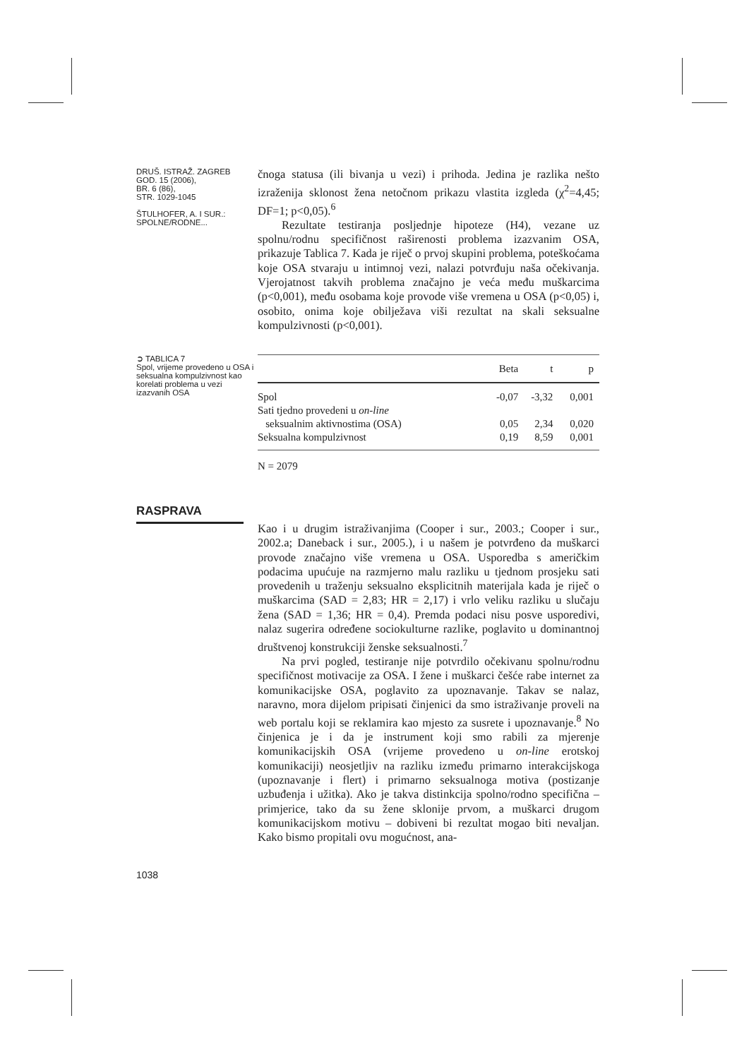DRUŠ. ISTRAŽ. ZAGREB
GOD. 15 (2006),
BR. 6 (86),
STR. 1029-1045
ŠTULHOFER, A. I SUR.:
SPOLNE/RODNE...
čnoga statusa (ili bivanja u vezi) i prihoda. Jedina je razlika nešto izraženija sklonost žena netočnom prikazu vlastita izgleda (χ<sup>2</sup>=4,45; DF=1; p<0,05).<sup>6</sup>
Rezultate testiranja posljednje hipoteze (H4), vezane uz spolnu/rodnu specifičnost raširenosti problema izazvanim OSA, prikazuje Tablica 7. Kada je riječ o prvoj skupini problema, poteškoćama koje OSA stvaraju u intimnoj vezi, nalazi potvrđuju naša očekivanja. Vjerojatnost takvih problema značajno je veća među muškarcima (p<0,001), među osobama koje provode više vremena u OSA (p<0,05) i, osobito, onima koje obilježava viši rezultat na skali seksualne kompulzivnosti (p<0,001).
➲ TABLICA 7
Spol, vrijeme provedeno u OSA i seksualna kompulzivnost kao korelati problema u vezi izazvanih OSA
| | Beta | t | p |
| --- | --- | --- | --- |
| Spol | -0,07 | -3,32 | 0,001 |
| Sati tjedno provedeni u on-line | | | |
| seksualnim aktivnostima (OSA) | 0,05 | 2,34 | 0,020 |
| Seksualna kompulzivnost | 0,19 | 8,59 | 0,001 |
N = 2079
RASPRAVA
Kao i u drugim istraživanjima (Cooper i sur., 2003.; Cooper i sur., 2002.a; Daneback i sur., 2005.), i u našem je potvrđeno da muškarci provode značajno više vremena u OSA. Usporedba s američkim podacima upućuje na razmjerno malu razliku u tjednom prosjeku sati provedenih u traženju seksualno eksplicitnih materijala kada je riječ o muškarcima (SAD = 2,83; HR = 2,17) i vrlo veliku razliku u slučaju žena (SAD = 1,36; HR = 0,4). Premda podaci nisu posve usporedivi, nalaz sugerira određene sociokulturne razlike, poglavito u dominantnoj društvenoj konstrukciji ženske seksualnosti.<sup>7</sup>
Na prvi pogled, testiranje nije potvrdilo očekivanu spolnu/rodnu specifičnost motivacije za OSA. I žene i muškarci češće rabe internet za komunikacijske OSA, poglavito za upoznavanje. Takav se nalaz, naravno, mora dijelom pripisati činjenici da smo istraživanje proveli na web portalu koji se reklamira kao mjesto za susrete i upoznavanje.<sup>8</sup> No činjenica je i da je instrument koji smo rabili za mjerenje komunikacijskih OSA (vrijeme provedeno u on-line erotskoj komunikaciji) neosjetljiv na razliku između primarno interakcijskoga (upoznavanje i flert) i primarno seksualnoga motiva (postizanje uzbuđenja i užitka). Ako je takva distinkcija spolno/rodno specifična – primjerice, tako da su žene sklonije prvom, a muškarci drugom komunikacijskom motivu – dobiveni bi rezultat mogao biti nevaljan. Kako bismo propitali ovu mogućnost, ana-
1038